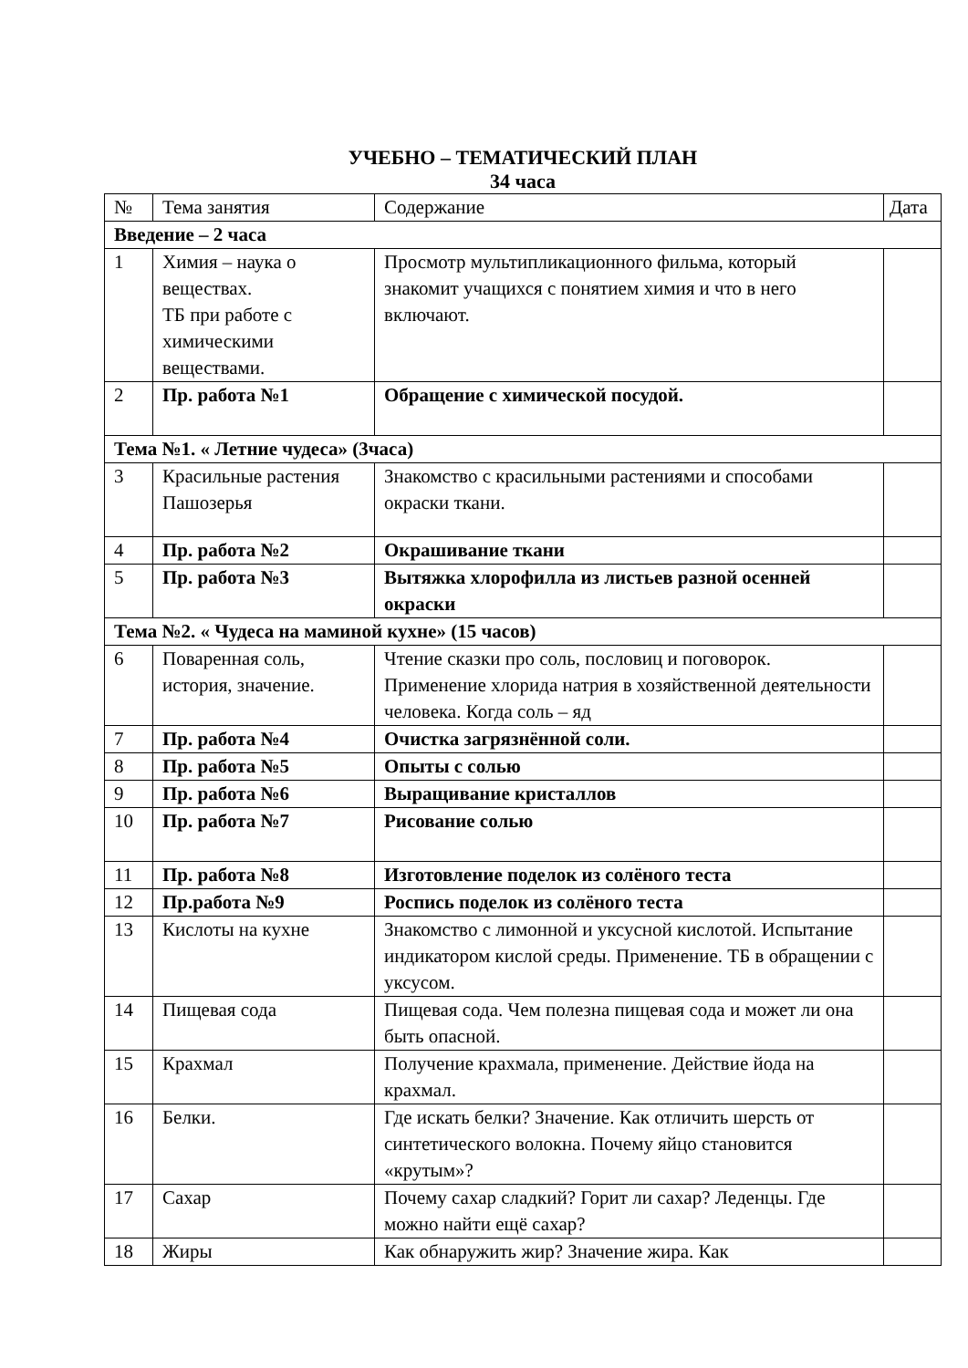УЧЕБНО – ТЕМАТИЧЕСКИЙ ПЛАН
34 часа
| № | Тема занятия | Содержание | Дата |
| Введение – 2 часа | | | |
| 1 | Химия – наука о веществах. ТБ при работе с химическими веществами. | Просмотр мультипликационного фильма, который знакомит учащихся с понятием химия и что в него включают. | |
| 2 | Пр. работа №1 | Обращение с химической посудой. | |
| Тема №1. « Летние чудеса» (3часа) | | | |
| 3 | Красильные растения Пашозерья | Знакомство с красильными растениями и способами окраски ткани. | |
| 4 | Пр. работа №2 | Окрашивание ткани | |
| 5 | Пр. работа №3 | Вытяжка хлорофилла из листьев разной осенней окраски | |
| Тема №2. « Чудеса на маминой кухне» (15 часов) | | | |
| 6 | Поваренная соль, история, значение. | Чтение сказки про соль, пословиц и поговорок. Применение хлорида натрия в хозяйственной деятельности человека. Когда соль – яд | |
| 7 | Пр. работа №4 | Очистка загрязнённой соли. | |
| 8 | Пр. работа №5 | Опыты с солью | |
| 9 | Пр. работа №6 | Выращивание кристаллов | |
| 10 | Пр. работа №7 | Рисование солью | |
| 11 | Пр. работа №8 | Изготовление поделок из солёного теста | |
| 12 | Пр.работа №9 | Роспись поделок из солёного теста | |
| 13 | Кислоты на кухне | Знакомство с лимонной и уксусной кислотой. Испытание индикатором кислой среды. Применение. ТБ в обращении с уксусом. | |
| 14 | Пищевая сода | Пищевая сода. Чем полезна пищевая сода и может ли она быть опасной. | |
| 15 | Крахмал | Получение крахмала, применение. Действие йода на крахмал. | |
| 16 | Белки. | Где искать белки? Значение. Как отличить шерсть от синтетического волокна. Почему яйцо становится «крутым»? | |
| 17 | Сахар | Почему сахар сладкий? Горит ли сахар? Леденцы. Где можно найти ещё сахар? | |
| 18 | Жиры | Как обнаружить жир? Значение жира. Как | |